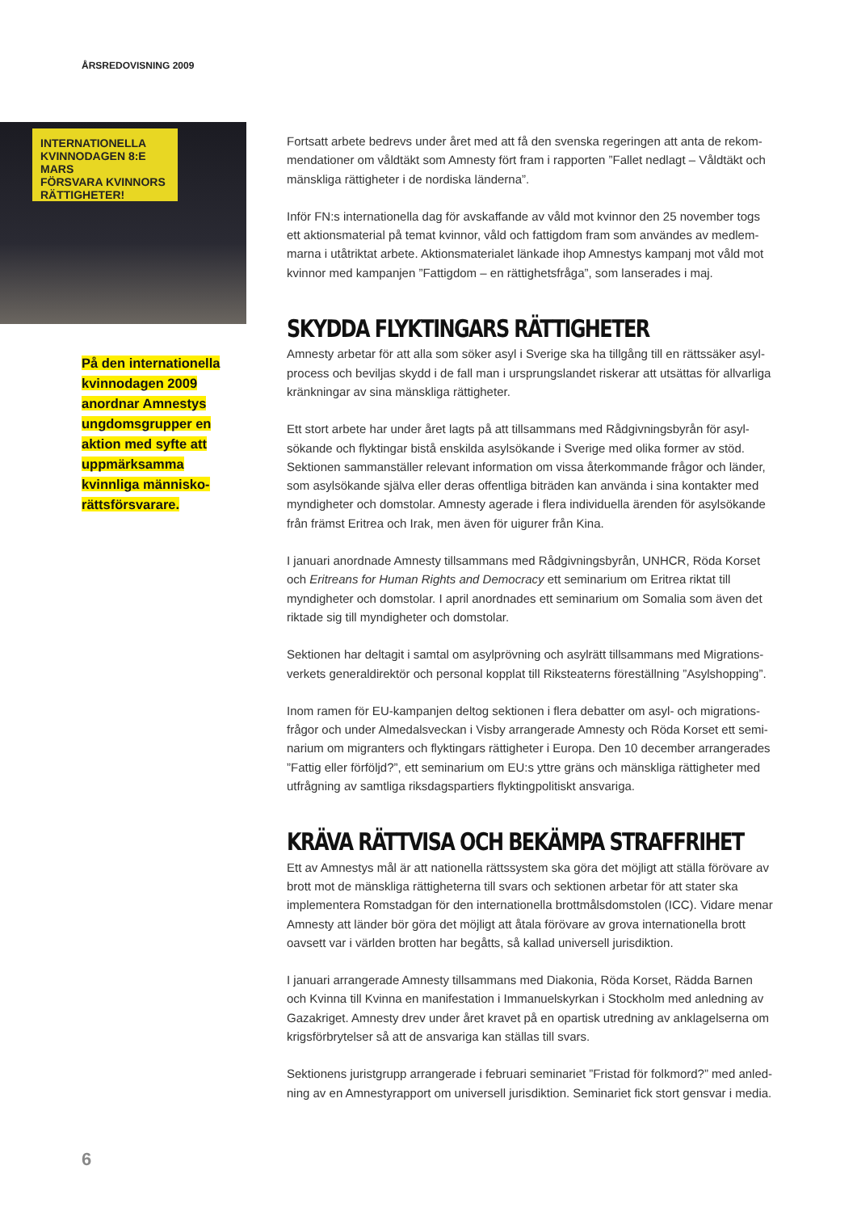ÅRSREDOVISNING 2009
INTERNATIONELLA KVINNODAGEN 8:E MARS
FÖRSVARA KVINNORS RÄTTIGHETER!
På den internationella kvinnodagen 2009 anordnar Amnestys ungdomsgrupper en aktion med syfte att uppmärksamma kvinnliga människo-rättsförsvarare.
Fortsatt arbete bedrevs under året med att få den svenska regeringen att anta de rekom-mendationer om våldtäkt som Amnesty fört fram i rapporten ”Fallet nedlagt – Våldtäkt och mänskliga rättigheter i de nordiska länderna”.
Inför FN:s internationella dag för avskaffande av våld mot kvinnor den 25 november togs ett aktionsmaterial på temat kvinnor, våld och fattigdom fram som användes av medlem-marna i utåtriktat arbete. Aktionsmaterialet länkade ihop Amnestys kampanj mot våld mot kvinnor med kampanjen ”Fattigdom – en rättighetsfråga”, som lanserades i maj.
SKYDDA FLYKTINGARS RÄTTIGHETER
Amnesty arbetar för att alla som söker asyl i Sverige ska ha tillgång till en rättssäker asyl-process och beviljas skydd i de fall man i ursprungslandet riskerar att utsättas för allvarliga kränkningar av sina mänskliga rättigheter.
Ett stort arbete har under året lagts på att tillsammans med Rådgivningsbyrån för asyl-sökande och flyktingar bistå enskilda asylsökande i Sverige med olika former av stöd. Sektionen sammanställer relevant information om vissa återkommande frågor och länder, som asylsökande själva eller deras offentliga biträden kan använda i sina kontakter med myndigheter och domstolar. Amnesty agerade i flera individuella ärenden för asylsökande från främst Eritrea och Irak, men även för uigurer från Kina.
I januari anordnade Amnesty tillsammans med Rådgivningsbyrån, UNHCR, Röda Korset och Eritreans for Human Rights and Democracy ett seminarium om Eritrea riktat till myndigheter och domstolar. I april anordnades ett seminarium om Somalia som även det riktade sig till myndigheter och domstolar.
Sektionen har deltagit i samtal om asylprövning och asylrätt tillsammans med Migrations-verkets generaldirektör och personal kopplat till Riksteaterns föreställning ”Asylshopping”.
Inom ramen för EU-kampanjen deltog sektionen i flera debatter om asyl- och migrations-frågor och under Almedalsveckan i Visby arrangerade Amnesty och Röda Korset ett semi-narium om migranters och flyktingars rättigheter i Europa. Den 10 december arrangerades ”Fattig eller förföljd?”, ett seminarium om EU:s yttre gräns och mänskliga rättigheter med utfrågning av samtliga riksdagspartiers flyktingpolitiskt ansvariga.
KRÄVA RÄTTVISA OCH BEKÄMPA STRAFFRIHET
Ett av Amnestys mål är att nationella rättssystem ska göra det möjligt att ställa förövare av brott mot de mänskliga rättigheterna till svars och sektionen arbetar för att stater ska implementera Romstadgan för den internationella brottmålsdomstolen (ICC). Vidare menar Amnesty att länder bör göra det möjligt att åtala förövare av grova internationella brott oavsett var i världen brotten har begåtts, så kallad universell jurisdiktion.
I januari arrangerade Amnesty tillsammans med Diakonia, Röda Korset, Rädda Barnen och Kvinna till Kvinna en manifestation i Immanuelskyrkan i Stockholm med anledning av Gazakriget. Amnesty drev under året kravet på en opartisk utredning av anklagelserna om krigsförbrytelser så att de ansvariga kan ställas till svars.
Sektionens juristgrupp arrangerade i februari seminariet ”Fristad för folkmord?” med anled-ning av en Amnestyrapport om universell jurisdiktion. Seminariet fick stort gensvar i media.
6